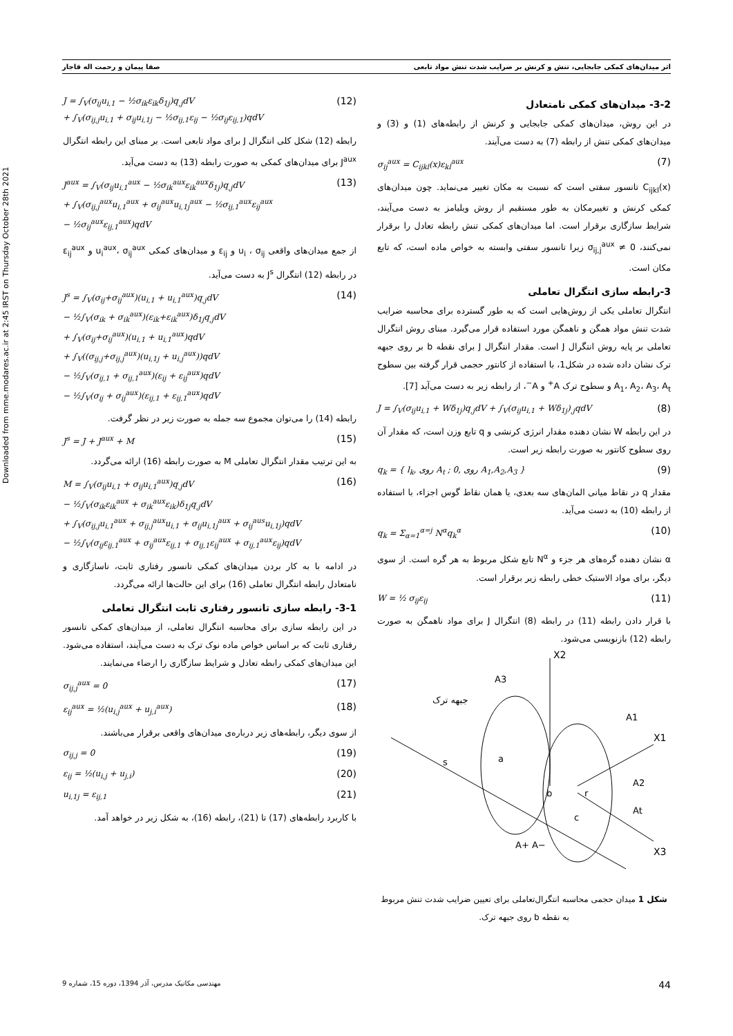Downloaded from mme.modares.ac.ir at 2:45 IRST on Thursday October 28th 2021
اثر میدان‌های کمکی جابجایی، تنش و کرنش بر ضرایب شدت تنش مواد تابعی صفا پیمان و رحمت اله قاجار
3-2- میدان‌های کمکی نامتعادل
در این روش، میدان‌های کمکی جابجایی و کرنش از رابطه‌های (1) و (3) و میدان‌های کمکی تنش از رابطه (7) به دست می‌آیند.
σ<sub>ij</sub><sup>aux</sup> = C<sub>ijkl</sub>(x)ε<sub>kl</sub><sup>aux</sup> (7)
C<sub>ijkl</sub>(x) تانسور سفتی است که نسبت به مکان تغییر می‌نماید. چون میدان‌های کمکی کرنش و تغییرمکان به طور مستقیم از روش ویلیامز به دست می‌آیند، شرایط سازگاری برقرار است. اما میدان‌های کمکی تنش رابطه تعادل را برقرار نمی‌کنند، σ<sub>ij,j</sub><sup>aux</sup> ≠ 0 زیرا تانسور سفتی وابسته به خواص ماده است، که تابع مکان است.
3-رابطه سازی انتگرال تعاملی
انتگرال تعاملی یکی از روش‌هایی است که به طور گسترده برای محاسبه ضرایب شدت تنش مواد همگن و ناهمگن مورد استفاده قرار می‌گیرد. مبنای روش انتگرال تعاملی بر پایه روش انتگرال J است. مقدار انتگرال J برای نقطه b بر روی جبهه ترک نشان داده شده در شکل1، با استفاده از کانتور حجمی قرار گرفته بین سطوح A<sub>1</sub>، A<sub>2</sub>، A<sub>3</sub>، A<sub>t</sub> و سطوح ترک A<sup>+</sup> و A<sup>−</sup>، از رابطه زیر به دست می‌آید [7].
J = ∫<sub>V</sub>(σ<sub>ij</sub>u<sub>i,1</sub> + Wδ<sub>1j</sub>)q<sub>,j</sub>dV + ∫<sub>V</sub>(σ<sub>ij</sub>u<sub>i,1</sub> + Wδ<sub>1j</sub>)<sub>,j</sub>qdV (8)
در این رابطه W نشان دهنده مقدار انرژی کرنشی و q تابع وزن است، که مقدار آن روی سطوح کانتور به صورت رابطه زیر است.
q<sub>k</sub> = { l<sub>k</sub>, روی A<sub>t</sub> ; 0, روی A<sub>1</sub>,A<sub>2</sub>,A<sub>3</sub> } (9)
مقدار q در نقاط میانی المان‌های سه بعدی، یا همان نقاط گوس اجزاء، با استفاده از رابطه (10) به دست می‌آید.
q<sub>k</sub> = Σ<sub>α=1</sub><sup>α=j</sup> N<sup>α</sup>q<sub>k</sub><sup>α</sup> (10)
α نشان دهنده گره‌های هر جزء و N<sup>α</sup> تابع شکل مربوط به هر گره است. از سوی دیگر، برای مواد الاستیک خطی رابطه زیر برقرار است.
W = ½ σ<sub>ij</sub>ε<sub>ij</sub> (11)
با قرار دادن رابطه (11) در رابطه (8) انتگرال J برای مواد ناهمگن به صورت رابطه (12) بازنویسی می‌شود.
X2
X1
X3
A3
A1
A2
At
جبهه ترک
A+ A−
a
b
c
r
s
شکل 1 میدان حجمی محاسبه انتگرال‌تعاملی برای تعیین ضرایب شدت تنش مربوط به نقطه b روی جبهه ترک.
J = ∫<sub>V</sub>(σ<sub>ij</sub>u<sub>i,1</sub> − ½σ<sub>ik</sub>ε<sub>ik</sub>δ<sub>1j</sub>)q<sub>,j</sub>dV
+ ∫<sub>V</sub>(σ<sub>ij,j</sub>u<sub>i,1</sub> + σ<sub>ij</sub>u<sub>i,1j</sub> − ½σ<sub>ij,1</sub>ε<sub>ij</sub> − ½σ<sub>ij</sub>ε<sub>ij,1</sub>)qdV (12)
رابطه (12) شکل کلی انتگرال J برای مواد تابعی است. بر مبنای این رابطه انتگرال J<sup>aux</sup> برای میدان‌های کمکی به صورت رابطه (13) به دست می‌آید.
J<sup>aux</sup> = ∫<sub>V</sub>(σ<sub>ij</sub>u<sub>i,1</sub><sup>aux</sup> − ½σ<sub>ik</sub><sup>aux</sup>ε<sub>ik</sub><sup>aux</sup>δ<sub>1j</sub>)q<sub>,j</sub>dV
+ ∫<sub>V</sub>(σ<sub>ij,j</sub><sup>aux</sup>u<sub>i,1</sub><sup>aux</sup> + σ<sub>ij</sub><sup>aux</sup>u<sub>i,1j</sub><sup>aux</sup> − ½σ<sub>ij,1</sub><sup>aux</sup>ε<sub>ij</sub><sup>aux</sup>
− ½σ<sub>ij</sub><sup>aux</sup>ε<sub>ij,1</sub><sup>aux</sup>)qdV (13)
از جمع میدان‌های واقعی u<sub>i</sub> ، σ<sub>ij</sub> و ε<sub>ij</sub> و میدان‌های کمکی u<sub>i</sub><sup>aux</sup>، σ<sub>ij</sub><sup>aux</sup> و ε<sub>ij</sub><sup>aux</sup> در رابطه (12) انتگرال J<sup>s</sup> به دست می‌آید.
J<sup>s</sup> = ∫<sub>V</sub>(σ<sub>ij</sub>+σ<sub>ij</sub><sup>aux</sup>)(u<sub>i,1</sub> + u<sub>i,1</sub><sup>aux</sup>)q<sub>,j</sub>dV
− ½∫<sub>V</sub>(σ<sub>ik</sub> + σ<sub>ik</sub><sup>aux</sup>)(ε<sub>ik</sub>+ε<sub>ik</sub><sup>aux</sup>)δ<sub>1j</sub>q<sub>,j</sub>dV
+ ∫<sub>V</sub>(σ<sub>ij</sub>+σ<sub>ij</sub><sup>aux</sup>)(u<sub>i,1</sub> + u<sub>i,1</sub><sup>aux</sup>)qdV
+ ∫<sub>V</sub>((σ<sub>ij,j</sub>+σ<sub>ij,j</sub><sup>aux</sup>)(u<sub>i,1j</sub> + u<sub>i,j</sub><sup>aux</sup>))qdV
− ½∫<sub>V</sub>(σ<sub>ij,1</sub> + σ<sub>ij,1</sub><sup>aux</sup>)(ε<sub>ij</sub> + ε<sub>ij</sub><sup>aux</sup>)qdV
− ½∫<sub>V</sub>(σ<sub>ij</sub> + σ<sub>ij</sub><sup>aux</sup>)(ε<sub>ij,1</sub> + ε<sub>ij,1</sub><sup>aux</sup>)qdV (14)
رابطه (14) را می‌توان مجموع سه جمله به صورت زیر در نظر گرفت.
J<sup>s</sup> = J + J<sup>aux</sup> + M (15)
به این ترتیب مقدار انتگرال تعاملی M به صورت رابطه (16) ارائه می‌گردد.
M = ∫<sub>V</sub>(σ<sub>ij</sub>u<sub>i,1</sub> + σ<sub>ij</sub>u<sub>i,1</sub><sup>aux</sup>)q<sub>,j</sub>dV
− ½∫<sub>V</sub>(σ<sub>ik</sub>ε<sub>ik</sub><sup>aux</sup> + σ<sub>ik</sub><sup>aux</sup>ε<sub>ik</sub>)δ<sub>1j</sub>q<sub>,j</sub>dV
+ ∫<sub>V</sub>(σ<sub>ij,j</sub>u<sub>i,1</sub><sup>aux</sup> + σ<sub>ij,j</sub><sup>aux</sup>u<sub>i,1</sub> + σ<sub>ij</sub>u<sub>i,1j</sub><sup>aux</sup> + σ<sub>ij</sub><sup>aus</sup>u<sub>i,1j</sub>)qdV
− ½∫<sub>V</sub>(σ<sub>ij</sub>ε<sub>ij,1</sub><sup>aux</sup> + σ<sub>ij</sub><sup>aux</sup>ε<sub>ij,1</sub> + σ<sub>ij,1</sub>ε<sub>ij</sub><sup>aux</sup> + σ<sub>ij,1</sub><sup>aux</sup>ε<sub>ij</sub>)qdV (16)
در ادامه با به کار بردن میدان‌های کمکی تانسور رفتاری ثابت، ناسازگاری و نامتعادل رابطه انتگرال تعاملی (16) برای این حالت‌ها ارائه می‌گردد.
3-1- رابطه سازی تانسور رفتاری ثابت انتگرال تعاملی
در این رابطه سازی برای محاسبه انتگرال تعاملی، از میدان‌های کمکی تانسور رفتاری ثابت که بر اساس خواص ماده نوک ترک به دست می‌آیند، استفاده می‌شود. این میدان‌های کمکی رابطه تعادل و شرایط سازگاری را ارضاء می‌نمایند.
σ<sub>ij,j</sub><sup>aux</sup> = 0 (17)
ε<sub>ij</sub><sup>aux</sup> = ½(u<sub>i,j</sub><sup>aux</sup> + u<sub>j,i</sub><sup>aux</sup>) (18)
از سوی دیگر، رابطه‌های زیر درباره‌ی میدان‌های واقعی برقرار می‌باشند.
σ<sub>ij,j</sub> = 0 (19)
ε<sub>ij</sub> = ½(u<sub>i,j</sub> + u<sub>j,i</sub>) (20)
u<sub>i,1j</sub> = ε<sub>ij,1</sub> (21)
با کاربرد رابطه‌های (17) تا (21)، رابطه (16)، به شکل زیر در خواهد آمد.
44 مهندسی مکانیک مدرس، آذر 1394، دوره 15، شماره 9